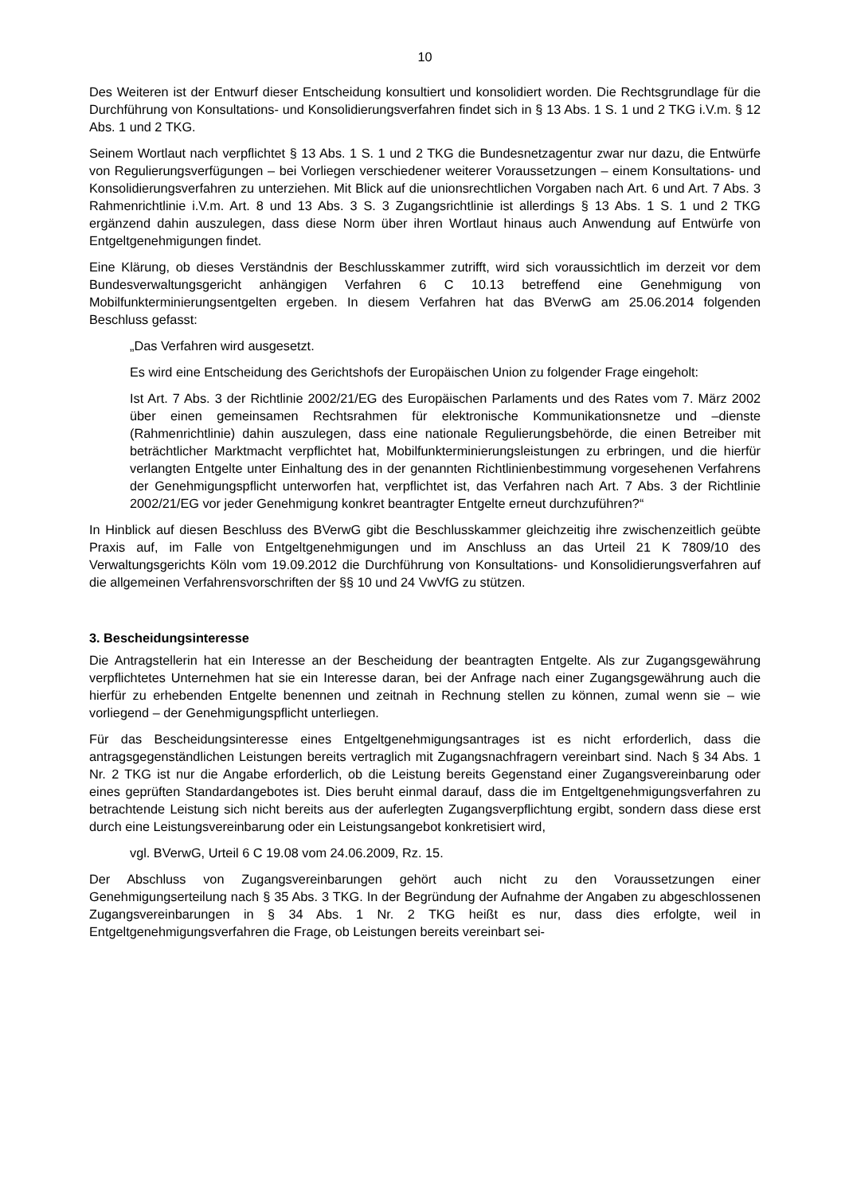10
Des Weiteren ist der Entwurf dieser Entscheidung konsultiert und konsolidiert worden. Die Rechtsgrundlage für die Durchführung von Konsultations- und Konsolidierungsverfahren findet sich in § 13 Abs. 1 S. 1 und 2 TKG i.V.m. § 12 Abs. 1 und 2 TKG.
Seinem Wortlaut nach verpflichtet § 13 Abs. 1 S. 1 und 2 TKG die Bundesnetzagentur zwar nur dazu, die Entwürfe von Regulierungsverfügungen – bei Vorliegen verschiedener weiterer Voraussetzungen – einem Konsultations- und Konsolidierungsverfahren zu unterziehen. Mit Blick auf die unionsrechtlichen Vorgaben nach Art. 6 und Art. 7 Abs. 3 Rahmenrichtlinie i.V.m. Art. 8 und 13 Abs. 3 S. 3 Zugangsrichtlinie ist allerdings § 13 Abs. 1 S. 1 und 2 TKG ergänzend dahin auszulegen, dass diese Norm über ihren Wortlaut hinaus auch Anwendung auf Entwürfe von Entgeltgenehmigungen findet.
Eine Klärung, ob dieses Verständnis der Beschlusskammer zutrifft, wird sich voraussichtlich im derzeit vor dem Bundesverwaltungsgericht anhängigen Verfahren 6 C 10.13 betreffend eine Genehmigung von Mobilfunkterminierungsentgelten ergeben. In diesem Verfahren hat das BVerwG am 25.06.2014 folgenden Beschluss gefasst:
„Das Verfahren wird ausgesetzt.
Es wird eine Entscheidung des Gerichtshofs der Europäischen Union zu folgender Frage eingeholt:
Ist Art. 7 Abs. 3 der Richtlinie 2002/21/EG des Europäischen Parlaments und des Rates vom 7. März 2002 über einen gemeinsamen Rechtsrahmen für elektronische Kommunikationsnetze und –dienste (Rahmenrichtlinie) dahin auszulegen, dass eine nationale Regulierungsbehörde, die einen Betreiber mit beträchtlicher Marktmacht verpflichtet hat, Mobilfunkterminierungsleistungen zu erbringen, und die hierfür verlangten Entgelte unter Einhaltung des in der genannten Richtlinienbestimmung vorgesehenen Verfahrens der Genehmigungspflicht unterworfen hat, verpflichtet ist, das Verfahren nach Art. 7 Abs. 3 der Richtlinie 2002/21/EG vor jeder Genehmigung konkret beantragter Entgelte erneut durchzuführen?“
In Hinblick auf diesen Beschluss des BVerwG gibt die Beschlusskammer gleichzeitig ihre zwischenzeitlich geübte Praxis auf, im Falle von Entgeltgenehmigungen und im Anschluss an das Urteil 21 K 7809/10 des Verwaltungsgerichts Köln vom 19.09.2012 die Durchführung von Konsultations- und Konsolidierungsverfahren auf die allgemeinen Verfahrensvorschriften der §§ 10 und 24 VwVfG zu stützen.
3. Bescheidungsinteresse
Die Antragstellerin hat ein Interesse an der Bescheidung der beantragten Entgelte. Als zur Zugangsgewährung verpflichtetes Unternehmen hat sie ein Interesse daran, bei der Anfrage nach einer Zugangsgewährung auch die hierfür zu erhebenden Entgelte benennen und zeitnah in Rechnung stellen zu können, zumal wenn sie – wie vorliegend – der Genehmigungspflicht unterliegen.
Für das Bescheidungsinteresse eines Entgeltgenehmigungsantrages ist es nicht erforderlich, dass die antragsgegenständlichen Leistungen bereits vertraglich mit Zugangsnachfragern vereinbart sind. Nach § 34 Abs. 1 Nr. 2 TKG ist nur die Angabe erforderlich, ob die Leistung bereits Gegenstand einer Zugangsvereinbarung oder eines geprüften Standardangebotes ist. Dies beruht einmal darauf, dass die im Entgeltgenehmigungsverfahren zu betrachtende Leistung sich nicht bereits aus der auferlegten Zugangsverpflichtung ergibt, sondern dass diese erst durch eine Leistungsvereinbarung oder ein Leistungsangebot konkretisiert wird,
vgl. BVerwG, Urteil 6 C 19.08 vom 24.06.2009, Rz. 15.
Der Abschluss von Zugangsvereinbarungen gehört auch nicht zu den Voraussetzungen einer Genehmigungserteilung nach § 35 Abs. 3 TKG. In der Begründung der Aufnahme der Angaben zu abgeschlossenen Zugangsvereinbarungen in § 34 Abs. 1 Nr. 2 TKG heißt es nur, dass dies erfolgte, weil in Entgeltgenehmigungsverfahren die Frage, ob Leistungen bereits vereinbart sei-